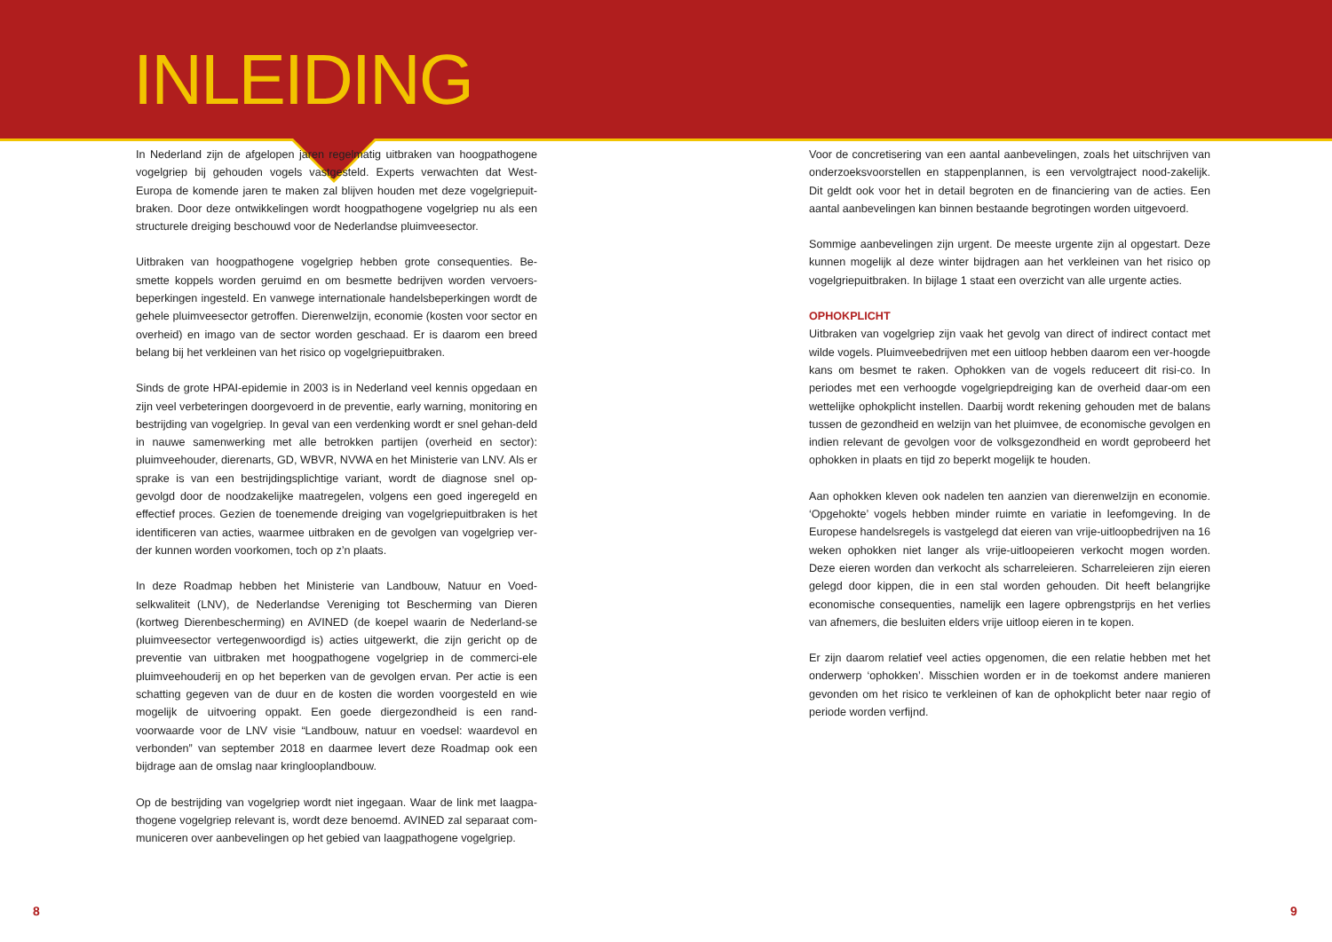INLEIDING
In Nederland zijn de afgelopen jaren regelmatig uitbraken van hoogpathogene vogelgriep bij gehouden vogels vastgesteld. Experts verwachten dat West-Europa de komende jaren te maken zal blijven houden met deze vogelgriepuit-braken. Door deze ontwikkelingen wordt hoogpathogene vogelgriep nu als een structurele dreiging beschouwd voor de Nederlandse pluimveesector.
Uitbraken van hoogpathogene vogelgriep hebben grote consequenties. Be-smette koppels worden geruimd en om besmette bedrijven worden vervoers-beperkingen ingesteld. En vanwege internationale handelsbeperkingen wordt de gehele pluimveesector getroffen. Dierenwelzijn, economie (kosten voor sector en overheid) en imago van de sector worden geschaad. Er is daarom een breed belang bij het verkleinen van het risico op vogelgriepuitbraken.
Sinds de grote HPAI-epidemie in 2003 is in Nederland veel kennis opgedaan en zijn veel verbeteringen doorgevoerd in de preventie, early warning, monitoring en bestrijding van vogelgriep. In geval van een verdenking wordt er snel gehan-deld in nauwe samenwerking met alle betrokken partijen (overheid en sector): pluimveehouder, dierenarts, GD, WBVR, NVWA en het Ministerie van LNV. Als er sprake is van een bestrijdingsplichtige variant, wordt de diagnose snel op-gevolgd door de noodzakelijke maatregelen, volgens een goed ingeregeld en effectief proces. Gezien de toenemende dreiging van vogelgriepuitbraken is het identificeren van acties, waarmee uitbraken en de gevolgen van vogelgriep ver-der kunnen worden voorkomen, toch op z’n plaats.
In deze Roadmap hebben het Ministerie van Landbouw, Natuur en Voed-selkwaliteit (LNV), de Nederlandse Vereniging tot Bescherming van Dieren (kortweg Dierenbescherming) en AVINED (de koepel waarin de Nederland-se pluimveesector vertegenwoordigd is) acties uitgewerkt, die zijn gericht op de preventie van uitbraken met hoogpathogene vogelgriep in de commerci-ele pluimveehouderij en op het beperken van de gevolgen ervan. Per actie is een schatting gegeven van de duur en de kosten die worden voorgesteld en wie mogelijk de uitvoering oppakt. Een goede diergezondheid is een rand-voorwaarde voor de LNV visie “Landbouw, natuur en voedsel: waardevol en verbonden” van september 2018 en daarmee levert deze Roadmap ook een bijdrage aan de omslag naar kringlooplandbouw.
Op de bestrijding van vogelgriep wordt niet ingegaan. Waar de link met laagpa-thogene vogelgriep relevant is, wordt deze benoemd. AVINED zal separaat com-municeren over aanbevelingen op het gebied van laagpathogene vogelgriep.
Voor de concretisering van een aantal aanbevelingen, zoals het uitschrijven van onderzoeksvoorstellen en stappenplannen, is een vervolgtraject nood-zakelijk. Dit geldt ook voor het in detail begroten en de financiering van de acties. Een aantal aanbevelingen kan binnen bestaande begrotingen worden uitgevoerd.
Sommige aanbevelingen zijn urgent. De meeste urgente zijn al opgestart. Deze kunnen mogelijk al deze winter bijdragen aan het verkleinen van het risico op vogelgriepuitbraken. In bijlage 1 staat een overzicht van alle urgente acties.
OPHOKPLICHT
Uitbraken van vogelgriep zijn vaak het gevolg van direct of indirect contact met wilde vogels. Pluimveebedrijven met een uitloop hebben daarom een ver-hoogde kans om besmet te raken. Ophokken van de vogels reduceert dit risi-co. In periodes met een verhoogde vogelgriepdreiging kan de overheid daar-om een wettelijke ophokplicht instellen. Daarbij wordt rekening gehouden met de balans tussen de gezondheid en welzijn van het pluimvee, de economische gevolgen en indien relevant de gevolgen voor de volksgezondheid en wordt geprobeerd het ophokken in plaats en tijd zo beperkt mogelijk te houden.
Aan ophokken kleven ook nadelen ten aanzien van dierenwelzijn en economie. ‘Opgehokte’ vogels hebben minder ruimte en variatie in leefomgeving. In de Europese handelsregels is vastgelegd dat eieren van vrije-uitloopbedrijven na 16 weken ophokken niet langer als vrije-uitloopeieren verkocht mogen worden. Deze eieren worden dan verkocht als scharreleieren. Scharreleieren zijn eieren gelegd door kippen, die in een stal worden gehouden. Dit heeft belangrijke economische consequenties, namelijk een lagere opbrengstprijs en het verlies van afnemers, die besluiten elders vrije uitloop eieren in te kopen.
Er zijn daarom relatief veel acties opgenomen, die een relatie hebben met het onderwerp ‘ophokken’. Misschien worden er in de toekomst andere manieren gevonden om het risico te verkleinen of kan de ophokplicht beter naar regio of periode worden verfijnd.
8 9